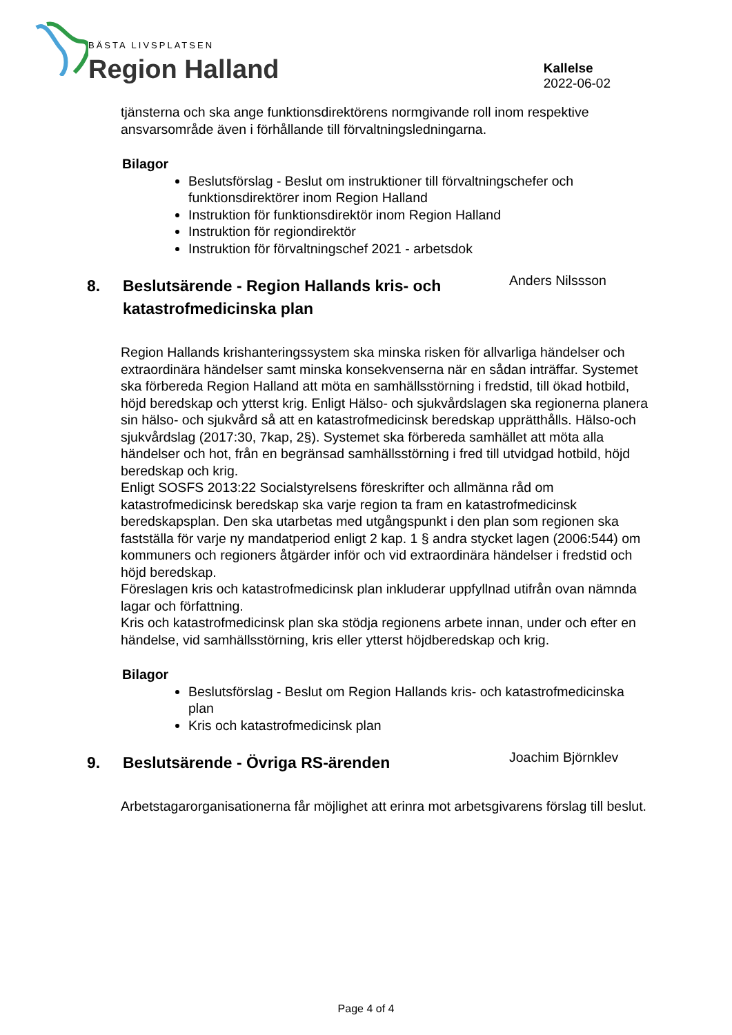BÄSTA LIVSPLATSEN
Region Halland
Kallelse
2022-06-02
tjänsterna och ska ange funktionsdirektörens normgivande roll inom respektive ansvarsområde även i förhållande till förvaltningsledningarna.
Bilagor
Beslutsförslag - Beslut om instruktioner till förvaltningschefer och funktionsdirektörer inom Region Halland
Instruktion för funktionsdirektör inom Region Halland
Instruktion för regiondirektör
Instruktion för förvaltningschef 2021 - arbetsdok
8. Beslutsärende - Region Hallands kris- och katastrofmedicinska plan
Anders Nilssson
Region Hallands krishanteringssystem ska minska risken för allvarliga händelser och extraordinära händelser samt minska konsekvenserna när en sådan inträffar. Systemet ska förbereda Region Halland att möta en samhällsstörning i fredstid, till ökad hotbild, höjd beredskap och ytterst krig. Enligt Hälso- och sjukvårdslagen ska regionerna planera sin hälso- och sjukvård så att en katastrofmedicinsk beredskap upprätthålls. Hälso-och sjukvårdslag (2017:30, 7kap, 2§). Systemet ska förbereda samhället att möta alla händelser och hot, från en begränsad samhällsstörning i fred till utvidgad hotbild, höjd beredskap och krig.
Enligt SOSFS 2013:22 Socialstyrelsens föreskrifter och allmänna råd om katastrofmedicinsk beredskap ska varje region ta fram en katastrofmedicinsk beredskapsplan. Den ska utarbetas med utgångspunkt i den plan som regionen ska fastställa för varje ny mandatperiod enligt 2 kap. 1 § andra stycket lagen (2006:544) om kommuners och regioners åtgärder inför och vid extraordinära händelser i fredstid och höjd beredskap.
Föreslagen kris och katastrofmedicinsk plan inkluderar uppfyllnad utifrån ovan nämnda lagar och författning.
Kris och katastrofmedicinsk plan ska stödja regionens arbete innan, under och efter en händelse, vid samhällsstörning, kris eller ytterst höjdberedskap och krig.
Bilagor
Beslutsförslag - Beslut om Region Hallands kris- och katastrofmedicinska plan
Kris och katastrofmedicinsk plan
9. Beslutsärende - Övriga RS-ärenden
Joachim Björnklev
Arbetstagarorganisationerna får möjlighet att erinra mot arbetsgivarens förslag till beslut.
Page 4 of 4